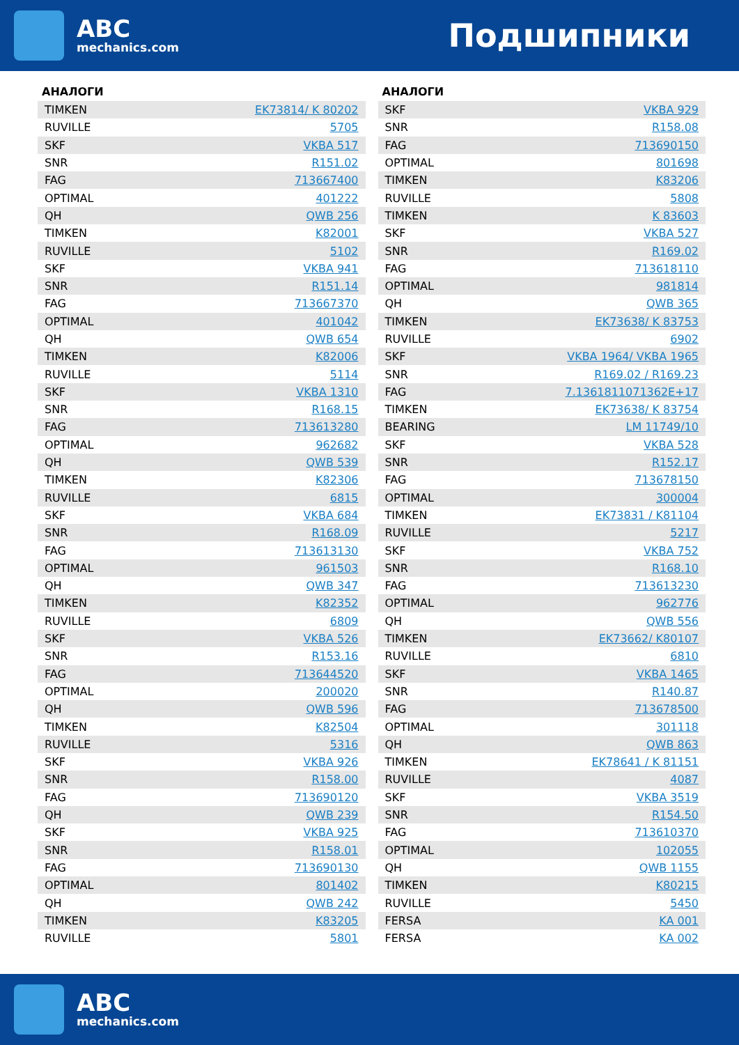ABC
mechanics.com
Подшипники
АНАЛОГИ
| TIMKEN | EK73814/ K 80202 |
| RUVILLE | 5705 |
| SKF | VKBA 517 |
| SNR | R151.02 |
| FAG | 713667400 |
| OPTIMAL | 401222 |
| QH | QWB 256 |
| TIMKEN | K82001 |
| RUVILLE | 5102 |
| SKF | VKBA 941 |
| SNR | R151.14 |
| FAG | 713667370 |
| OPTIMAL | 401042 |
| QH | QWB 654 |
| TIMKEN | K82006 |
| RUVILLE | 5114 |
| SKF | VKBA 1310 |
| SNR | R168.15 |
| FAG | 713613280 |
| OPTIMAL | 962682 |
| QH | QWB 539 |
| TIMKEN | K82306 |
| RUVILLE | 6815 |
| SKF | VKBA 684 |
| SNR | R168.09 |
| FAG | 713613130 |
| OPTIMAL | 961503 |
| QH | QWB 347 |
| TIMKEN | K82352 |
| RUVILLE | 6809 |
| SKF | VKBA 526 |
| SNR | R153.16 |
| FAG | 713644520 |
| OPTIMAL | 200020 |
| QH | QWB 596 |
| TIMKEN | K82504 |
| RUVILLE | 5316 |
| SKF | VKBA 926 |
| SNR | R158.00 |
| FAG | 713690120 |
| QH | QWB 239 |
| SKF | VKBA 925 |
| SNR | R158.01 |
| FAG | 713690130 |
| OPTIMAL | 801402 |
| QH | QWB 242 |
| TIMKEN | K83205 |
| RUVILLE | 5801 |
АНАЛОГИ
| SKF | VKBA 929 |
| SNR | R158.08 |
| FAG | 713690150 |
| OPTIMAL | 801698 |
| TIMKEN | K83206 |
| RUVILLE | 5808 |
| TIMKEN | K 83603 |
| SKF | VKBA 527 |
| SNR | R169.02 |
| FAG | 713618110 |
| OPTIMAL | 981814 |
| QH | QWB 365 |
| TIMKEN | EK73638/ K 83753 |
| RUVILLE | 6902 |
| SKF | VKBA 1964/ VKBA 1965 |
| SNR | R169.02 / R169.23 |
| FAG | 7.1361811071362E+17 |
| TIMKEN | EK73638/ K 83754 |
| BEARING | LM 11749/10 |
| SKF | VKBA 528 |
| SNR | R152.17 |
| FAG | 713678150 |
| OPTIMAL | 300004 |
| TIMKEN | EK73831 / K81104 |
| RUVILLE | 5217 |
| SKF | VKBA 752 |
| SNR | R168.10 |
| FAG | 713613230 |
| OPTIMAL | 962776 |
| QH | QWB 556 |
| TIMKEN | EK73662/ K80107 |
| RUVILLE | 6810 |
| SKF | VKBA 1465 |
| SNR | R140.87 |
| FAG | 713678500 |
| OPTIMAL | 301118 |
| QH | QWB 863 |
| TIMKEN | EK78641 / K 81151 |
| RUVILLE | 4087 |
| SKF | VKBA 3519 |
| SNR | R154.50 |
| FAG | 713610370 |
| OPTIMAL | 102055 |
| QH | QWB 1155 |
| TIMKEN | K80215 |
| RUVILLE | 5450 |
| FERSA | KA 001 |
| FERSA | KA 002 |
ABC
mechanics.com